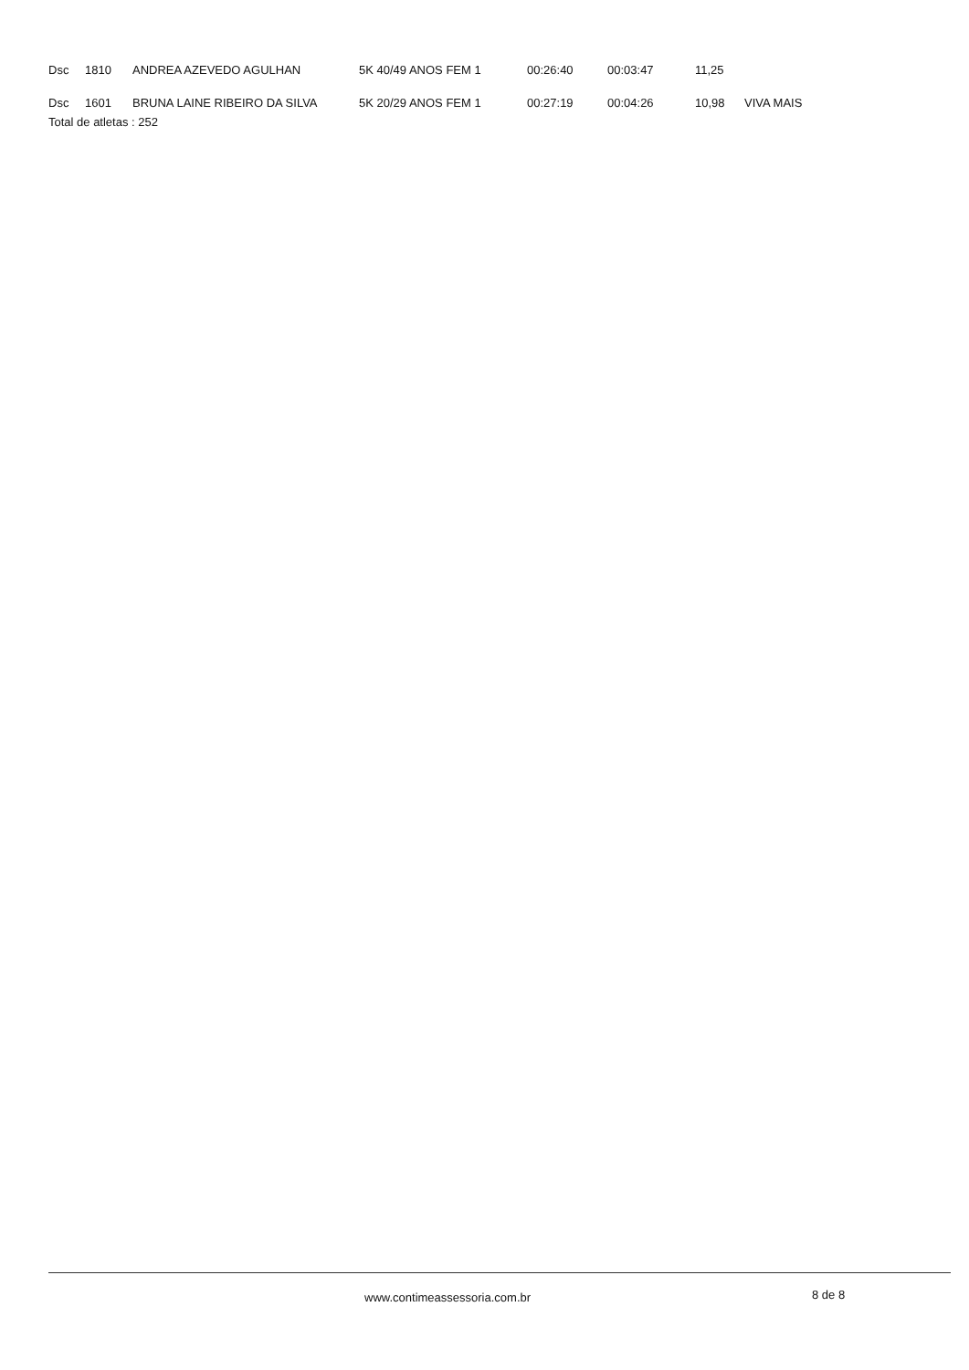| Dsc | 1810 | ANDREA AZEVEDO AGULHAN | 5K 40/49 ANOS FEM 1 | 00:26:40 | 00:03:47 | 11,25 | |
| Dsc | 1601 | BRUNA LAINE RIBEIRO DA SILVA | 5K 20/29 ANOS FEM 1 | 00:27:19 | 00:04:26 | 10,98 | VIVA MAIS |
Total de atletas : 252
www.contimeassessoria.com.br 8 de 8